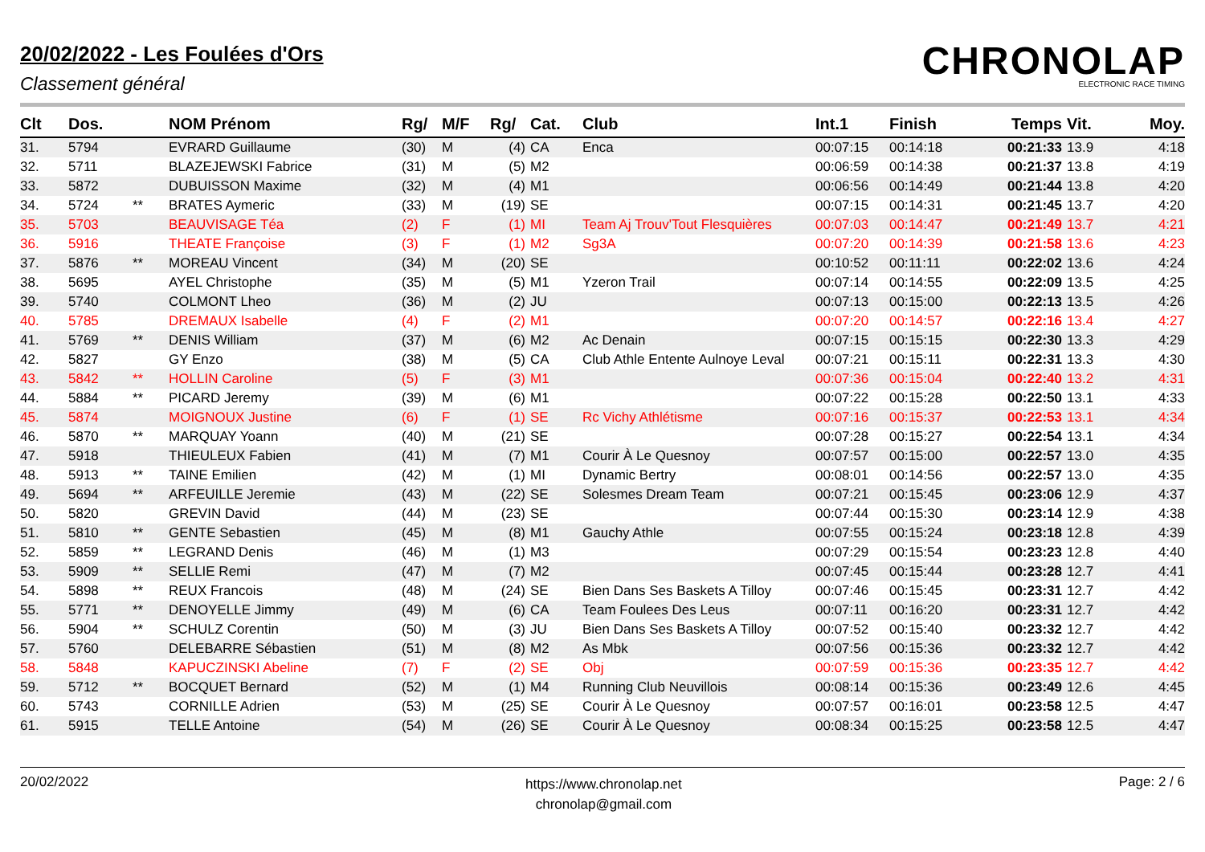20/02/2022 - Les Foulées d'Ors
Classement général
CHRONOLAP
ELECTRONIC RACE TIMING
| Clt | Dos. | | NOM Prénom | Rg/ | M/F | Rg/ | Cat. | Club | Int.1 | Finish | Temps | Vit. | Moy. |
| --- | --- | --- | --- | --- | --- | --- | --- | --- | --- | --- | --- | --- | --- |
| 31. | 5794 | | EVRARD Guillaume | (30) | M | (4) | CA | Enca | 00:07:15 | 00:14:18 | 00:21:33 | 13.9 | 4:18 |
| 32. | 5711 | | BLAZEJEWSKI Fabrice | (31) | M | (5) | M2 | | 00:06:59 | 00:14:38 | 00:21:37 | 13.8 | 4:19 |
| 33. | 5872 | | DUBUISSON Maxime | (32) | M | (4) | M1 | | 00:06:56 | 00:14:49 | 00:21:44 | 13.8 | 4:20 |
| 34. | 5724 | ** | BRATES Aymeric | (33) | M | (19) | SE | | 00:07:15 | 00:14:31 | 00:21:45 | 13.7 | 4:20 |
| 35. | 5703 | | BEAUVISAGE Téa | (2) | F | (1) | MI | Team Aj Trouv'Tout Flesquières | 00:07:03 | 00:14:47 | 00:21:49 | 13.7 | 4:21 |
| 36. | 5916 | | THEATE Françoise | (3) | F | (1) | M2 | Sg3A | 00:07:20 | 00:14:39 | 00:21:58 | 13.6 | 4:23 |
| 37. | 5876 | ** | MOREAU Vincent | (34) | M | (20) | SE | | 00:10:52 | 00:11:11 | 00:22:02 | 13.6 | 4:24 |
| 38. | 5695 | | AYEL Christophe | (35) | M | (5) | M1 | Yzeron Trail | 00:07:14 | 00:14:55 | 00:22:09 | 13.5 | 4:25 |
| 39. | 5740 | | COLMONT Lheo | (36) | M | (2) | JU | | 00:07:13 | 00:15:00 | 00:22:13 | 13.5 | 4:26 |
| 40. | 5785 | | DREMAUX Isabelle | (4) | F | (2) | M1 | | 00:07:20 | 00:14:57 | 00:22:16 | 13.4 | 4:27 |
| 41. | 5769 | ** | DENIS William | (37) | M | (6) | M2 | Ac Denain | 00:07:15 | 00:15:15 | 00:22:30 | 13.3 | 4:29 |
| 42. | 5827 | | GY Enzo | (38) | M | (5) | CA | Club Athle Entente Aulnoye Leval | 00:07:21 | 00:15:11 | 00:22:31 | 13.3 | 4:30 |
| 43. | 5842 | ** | HOLLIN Caroline | (5) | F | (3) | M1 | | 00:07:36 | 00:15:04 | 00:22:40 | 13.2 | 4:31 |
| 44. | 5884 | ** | PICARD Jeremy | (39) | M | (6) | M1 | | 00:07:22 | 00:15:28 | 00:22:50 | 13.1 | 4:33 |
| 45. | 5874 | | MOIGNOUX Justine | (6) | F | (1) | SE | Rc Vichy Athlétisme | 00:07:16 | 00:15:37 | 00:22:53 | 13.1 | 4:34 |
| 46. | 5870 | ** | MARQUAY Yoann | (40) | M | (21) | SE | | 00:07:28 | 00:15:27 | 00:22:54 | 13.1 | 4:34 |
| 47. | 5918 | | THIEULEUX Fabien | (41) | M | (7) | M1 | Courir À Le Quesnoy | 00:07:57 | 00:15:00 | 00:22:57 | 13.0 | 4:35 |
| 48. | 5913 | ** | TAINE Emilien | (42) | M | (1) | MI | Dynamic Bertry | 00:08:01 | 00:14:56 | 00:22:57 | 13.0 | 4:35 |
| 49. | 5694 | ** | ARFEUILLE Jeremie | (43) | M | (22) | SE | Solesmes Dream Team | 00:07:21 | 00:15:45 | 00:23:06 | 12.9 | 4:37 |
| 50. | 5820 | | GREVIN David | (44) | M | (23) | SE | | 00:07:44 | 00:15:30 | 00:23:14 | 12.9 | 4:38 |
| 51. | 5810 | ** | GENTE Sebastien | (45) | M | (8) | M1 | Gauchy Athle | 00:07:55 | 00:15:24 | 00:23:18 | 12.8 | 4:39 |
| 52. | 5859 | ** | LEGRAND Denis | (46) | M | (1) | M3 | | 00:07:29 | 00:15:54 | 00:23:23 | 12.8 | 4:40 |
| 53. | 5909 | ** | SELLIE Remi | (47) | M | (7) | M2 | | 00:07:45 | 00:15:44 | 00:23:28 | 12.7 | 4:41 |
| 54. | 5898 | ** | REUX Francois | (48) | M | (24) | SE | Bien Dans Ses Baskets A Tilloy | 00:07:46 | 00:15:45 | 00:23:31 | 12.7 | 4:42 |
| 55. | 5771 | ** | DENOYELLE Jimmy | (49) | M | (6) | CA | Team Foulees Des Leus | 00:07:11 | 00:16:20 | 00:23:31 | 12.7 | 4:42 |
| 56. | 5904 | ** | SCHULZ Corentin | (50) | M | (3) | JU | Bien Dans Ses Baskets A Tilloy | 00:07:52 | 00:15:40 | 00:23:32 | 12.7 | 4:42 |
| 57. | 5760 | | DELEBARRE Sébastien | (51) | M | (8) | M2 | As Mbk | 00:07:56 | 00:15:36 | 00:23:32 | 12.7 | 4:42 |
| 58. | 5848 | | KAPUCZINSKI Abeline | (7) | F | (2) | SE | Obj | 00:07:59 | 00:15:36 | 00:23:35 | 12.7 | 4:42 |
| 59. | 5712 | ** | BOCQUET Bernard | (52) | M | (1) | M4 | Running Club Neuvillois | 00:08:14 | 00:15:36 | 00:23:49 | 12.6 | 4:45 |
| 60. | 5743 | | CORNILLE Adrien | (53) | M | (25) | SE | Courir À Le Quesnoy | 00:07:57 | 00:16:01 | 00:23:58 | 12.5 | 4:47 |
| 61. | 5915 | | TELLE Antoine | (54) | M | (26) | SE | Courir À Le Quesnoy | 00:08:34 | 00:15:25 | 00:23:58 | 12.5 | 4:47 |
20/02/2022
https://www.chronolap.net
chronolap@gmail.com
Page: 2 / 6